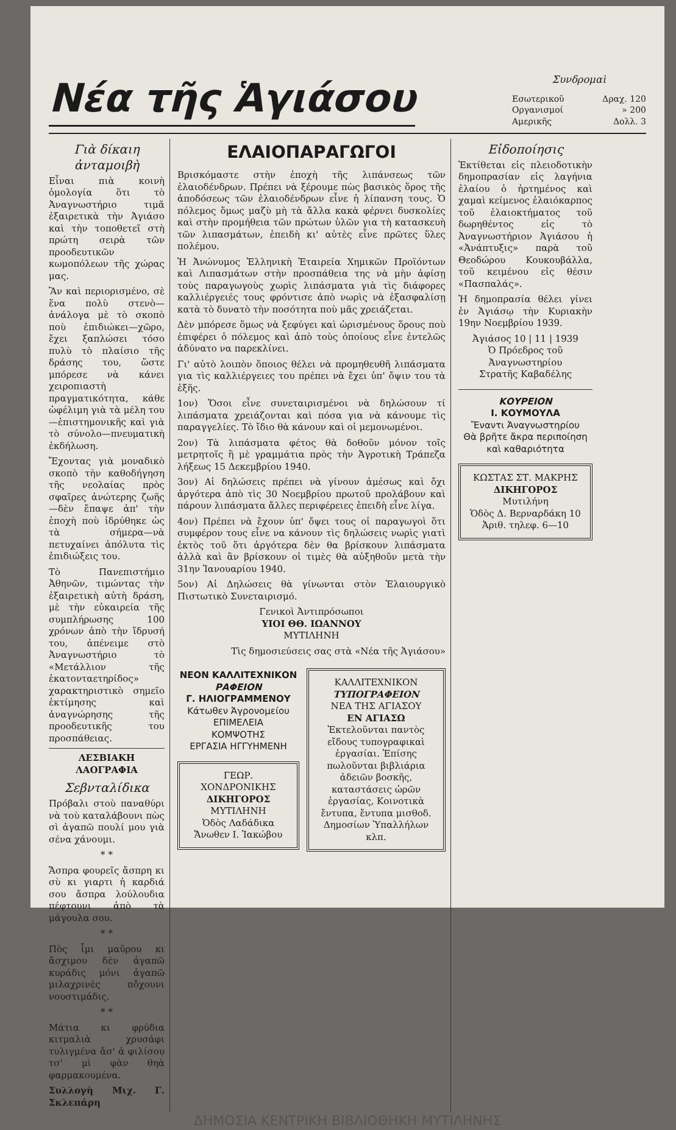Νέα τῆς Ἁγιάσου
Συνδρομαὶ
Εσωτερικοῦ Δραχ. 120
Οργανισμοί » 200
Αμερικῆς Δολλ. 3
Γιὰ δίκαιη ἀνταμοιβὴ
Εἶναι πιὰ κοινὴ ὁμολογία ὅτι τὸ Ἀναγνωστήριο τιμᾶ ἐξαιρετικὰ τὴν Ἀγιάσο καὶ τὴν τοποθετεῖ στὴ πρώτη σειρὰ τῶν προοδευτικῶν κωμοπόλεων τῆς χώρας μας.
Ἂν καὶ περιορισμένο, σὲ ἕνα πολὺ στενὸ—ἀνάλογα μὲ τὸ σκοπὸ ποὺ ἐπιδιώκει—χῶρο, ἔχει ξαπλώσει τόσο πυλὺ τὸ πλαίσιο τῆς δράσης του, ὥστε μπόρεσε νὰ κάνει χειροπιαστὴ πραγματικότητα, κάθε ὠφέλιμη γιὰ τὰ μέλη του—ἐπιστημονικῆς καὶ γιὰ τὸ σύνολο—πνευματικὴ ἐκδήλωση.
Ἔχοντας γιὰ μοναδικὸ σκοπὸ τὴν καθοδήγηση τῆς νεολαίας πρὸς σφαῖρες ἀνώτερης ζωῆς—δὲν ἔπαψε ἀπ' τὴν ἐποχὴ ποὺ ἱδρύθηκε ὡς τὰ σήμερα—νὰ πετυχαίνει ἀπόλυτα τὶς ἐπιδιώξεις του.
Τὸ Πανεπιστήμιο Ἀθηνῶν, τιμώντας τὴν ἐξαιρετικὴ αὐτὴ δράση, μὲ τὴν εὐκαιρεία τῆς συμπλήρωσης 100 χρόνων ἀπὸ τὴν ἵδρυσή του, ἀπένειμε στὸ Ἀναγνωστήριο τὸ «Μετάλλιον τῆς ἑκατονταετηρίδος» χαρακτηριστικὸ σημεῖο ἐκτίμησης καὶ ἀναγνώρησης τῆς προοδευτικῆς του προσπάθειας.
ΛΕΣΒΙΑΚΗ ΛΑΟΓΡΑΦΙΑ
Σεβνταλίδικα
Πρόβαλι στοὺ παναθύρι νὰ τοὺ καταλάβουνι πὼς σὶ ἀγαπῶ πουλί μου γιὰ σένα χάνουμι.
* *
Ἄσπρα φουρεῖς ἄσπρη κι σὺ κι γιαρτι ἡ καρδιά σου ἄσπρα λούλουδια πέφτουνι ἀπὸ τὰ μάγουλα σου.
* *
Πὸς ἶμι μαῦρου κι ἄσχιμου δὲν ἀγαπῶ κυράδις μόνι ἀγαπῶ μιλαχρινὲς πὄχουνι νουστιμάδις.
* *
Μάτια κι φρύδια κιτμαλιὰ χρυσάφι τυλιγμένα ἄσ' ἀ φιλίσου τσ' μὶ φὰν θηὰ φαρμακουμένα.
Συλλογὴ Μιχ. Γ. Σκλεπάρη
ΕΛΑΙΟΠΑΡΑΓΩΓΟΙ
Βρισκόμαστε στὴν ἐποχὴ τῆς λιπάνσεως τῶν ἐλαιοδένδρων. Πρέπει νὰ ξέρουμε πὼς βασικὸς ὅρος τῆς ἀποδόσεως τῶν ἐλαιοδένδρων εἶνε ἡ λίπανση τους. Ὁ πόλεμος ὅμως μαζὺ μὴ τὰ ἄλλα κακὰ φέρνει δυσκολίες καὶ στὴν προμήθεια τῶν πρώτων ὑλῶν για τὴ κατασκευὴ τῶν λιπασμάτων, ἐπειδὴ κι' αὐτὲς εἶνε πρῶτες ὕλες πολέμου.
Ἡ Ἀνώνυμος Ἑλληνικὴ Ἑταιρεία Χημικῶν Προϊόντων καὶ Λιπασμάτων στὴν προσπάθεια της νὰ μὴν ἀφίσῃ τοὺς παραγωγοὺς χωρὶς λιπάσματα γιὰ τὶς διάφορες καλλιέργειές τους φρόντισε ἀπὸ νωρὶς νὰ ἐξασφαλίσῃ κατὰ τὸ δυνατὸ τὴν ποσότητα ποὺ μᾶς χρειάζεται.
Δὲν μπόρεσε ὅμως νὰ ξεφύγει καὶ ὡρισμένους ὅρους ποὺ ἐπιφέρει ὁ πόλεμος καὶ ἀπὸ τοὺς ὁποίους εἶνε ἐντελῶς ἀδύνατο να παρεκλίνει.
Γι' αὐτὸ λοιπὸν ὅποιος θέλει νὰ προμηθευθῆ λιπάσματα για τὶς καλλιέργειες του πρέπει νὰ ἔχει ὑπ' ὄψιν του τὰ ἑξῆς.
1ον) Ὅσοι εἶνε συνεταιρισμένοι νὰ δηλώσουν τί λιπάσματα χρειάζονται καὶ πόσα για νὰ κάνουμε τὶς παραγγελίες. Τὸ ἴδιο θὰ κάνουν καὶ οἱ μεμονωμένοι.
2ον) Τὰ λιπάσματα φέτος θὰ δοθοῦν μόνον τοῖς μετρητοῖς ἢ μὲ γραμμάτια πρὸς τὴν Ἀγροτικὴ Τράπεζα λήξεως 15 Δεκεμβρίου 1940.
3ον) Αἱ δηλώσεις πρέπει νὰ γίνουν ἀμέσως καὶ ὄχι ἀργότερα ἀπὸ τὶς 30 Νοεμβρίου πρωτοῦ προλάβουν καὶ πάρουν λιπάσματα ἄλλες περιφέρειες ἐπειδὴ εἶνε λίγα.
4ον) Πρέπει νὰ ἔχουν ὑπ' ὄψει τους οἱ παραγωγοὶ ὅτι συμφέρον τους εἶνε να κάνουν τὶς δηλώσεις νωρὶς γιατὶ ἐκτὸς τοῦ ὅτι ἀργότερα δὲν θα βρίσκουν λιπάσματα ἀλλὰ καὶ ἂν βρίσκουν οἱ τιμὲς θὰ αὐξηθοῦν μετὰ τὴν 31ην Ἰανουαρίου 1940.
5ον) Αἱ Δηλώσεις θὰ γίνωνται στὸν Ἐλαιουργικὸ Πιστωτικὸ Συνεταιρισμό.
Γενικοὶ Ἀντιπρόσωποι
ΥΙΟΙ ΘΘ. ΙΩΑΝΝΟΥ
ΜΥΤΙΛΗΝΗ
Τὶς δημοσιεύσεις σας στὰ «Νέα τῆς Ἀγιάσου»
ΝΕΟΝ ΚΑΛΛΙΤΕΧΝΙΚΟΝ
ΡΑΦΕΙΟΝ
Γ. ΗΛΙΟΓΡΑΜΜΕΝΟΥ
Κάτωθεν Ἀγρονομείου
ΕΠΙΜΕΛΕΙΑ
ΚΟΜΨΟΤΗΣ
ΕΡΓΑΣΙΑ ΗΓΓΥΗΜΕΝΗ
ΓΕΩΡ. ΧΟΝΔΡΟΝΙΚΗΣ
ΔΙΚΗΓΟΡΟΣ
ΜΥΤΙΛΗΝΗ
Ὁδὸς Λαδάδικα
Ἄνωθεν Ι. Ἰακώβου
ΚΑΛΛΙΤΕΧΝΙΚΟΝ
ΤΥΠΟΓΡΑΦΕΙΟΝ
ΝΕΑ ΤΗΣ ΑΓΙΑΣΟΥ
ΕΝ ΑΓΙΑΣΩ
Ἐκτελοῦνται παντὸς εἴδους τυπογραφικαὶ ἐργασίαι. Ἐπίσης πωλοῦνται βιβλιάρια ἀδειῶν βοσκῆς, καταστάσεις ὡρῶν ἐργασίας, Κοινοτικὰ ἔντυπα, ἔντυπα μισθοδ. Δημοσίων Ὑπαλλήλων κλπ.
Εἰδοποίησις
Ἐκτίθεται εἰς πλειοδοτικὴν δημοπρασίαν εἰς λαγήνια ἐλαίου ὁ ἠρτημένος καὶ χαμαὶ κείμενος ἐλαιόκαρπος τοῦ ἐλαιοκτήματος τοῦ δωρηθέντος εἰς τὸ Ἀναγνωστήριον Ἀγιάσου ἡ «Ἀνάπτυξις» παρὰ τοῦ Θεοδώρου Κουκουβάλλα, τοῦ κειμένου εἰς θέσιν «Πασπαλάς».
Ἡ δημοπρασία θέλει γίνει ἐν Ἀγιάσῳ τὴν Κυριακὴν 19ην Νοεμβρίου 1939.
Ἀγιάσος 10 | 11 | 1939
Ὁ Πρόεδρος τοῦ
Ἀναγνωστηρίου
Στρατῆς Καβαδέλης
ΚΟΥΡΕΙΟΝ
Ι. ΚΟΥΜΟΥΛΑ
Ἔναντι Ἀναγνωστηρίου
Θὰ βρῆτε ἄκρα περιποίηση καὶ καθαριότητα
ΚΩΣΤΑΣ ΣΤ. ΜΑΚΡΗΣ
ΔΙΚΗΓΟΡΟΣ
Μυτιλήνη
Ὁδὸς Δ. Βερναρδάκη 10
Ἀριθ. τηλεφ. 6—10
ΔΗΜΟΣΙΑ ΚΕΝΤΡΙΚΗ ΒΙΒΛΙΟΘΗΚΗ ΜΥΤΙΛΗΝΗΣ